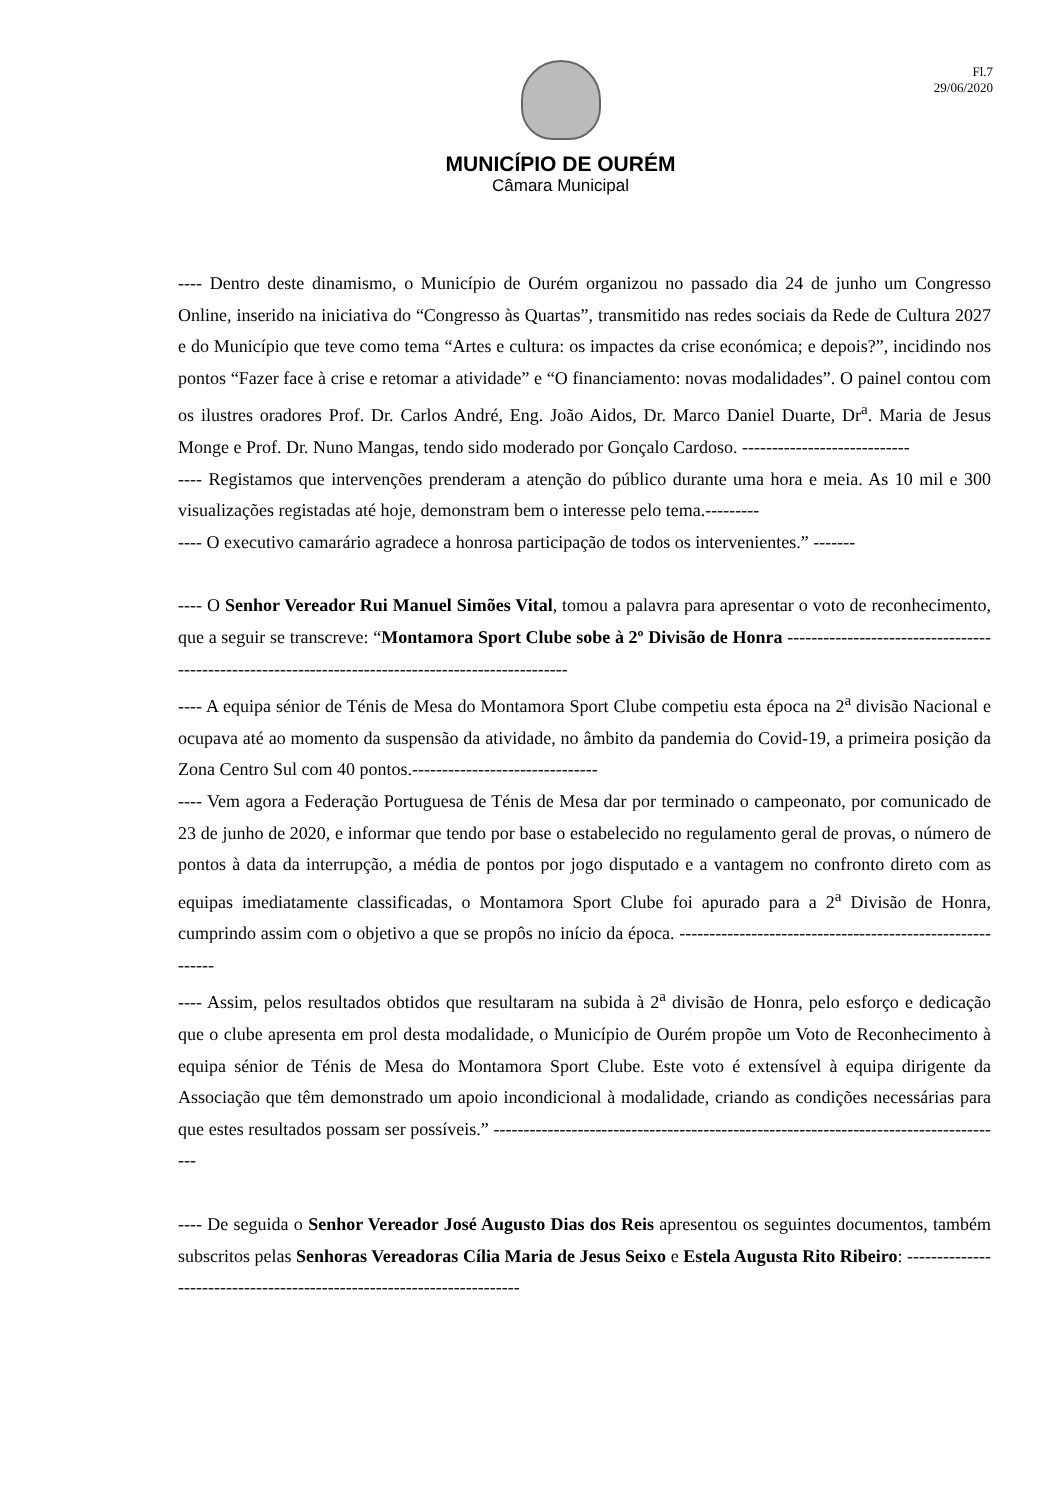Fl.7
29/06/2020
MUNICÍPIO DE OURÉM
Câmara Municipal
---- Dentro deste dinamismo, o Município de Ourém organizou no passado dia 24 de junho um Congresso Online, inserido na iniciativa do “Congresso às Quartas”, transmitido nas redes sociais da Rede de Cultura 2027 e do Município que teve como tema “Artes e cultura: os impactes da crise económica; e depois?”, incidindo nos pontos “Fazer face à crise e retomar a atividade” e “O financiamento: novas modalidades”. O painel contou com os ilustres oradores Prof. Dr. Carlos André, Eng. João Aidos, Dr. Marco Daniel Duarte, Dr<sup>a</sup>. Maria de Jesus Monge e Prof. Dr. Nuno Mangas, tendo sido moderado por Gonçalo Cardoso. ----------------------------
---- Registamos que intervenções prenderam a atenção do público durante uma hora e meia. As 10 mil e 300 visualizações registadas até hoje, demonstram bem o interesse pelo tema.---------
---- O executivo camarário agradece a honrosa participação de todos os intervenientes.” -------
---- O Senhor Vereador Rui Manuel Simões Vital, tomou a palavra para apresentar o voto de reconhecimento, que a seguir se transcreve: “Montamora Sport Clube sobe à 2º Divisão de Honra ---------------------------------------------------------------------------------------------------
---- A equipa sénior de Ténis de Mesa do Montamora Sport Clube competiu esta época na 2<sup>a</sup> divisão Nacional e ocupava até ao momento da suspensão da atividade, no âmbito da pandemia do Covid-19, a primeira posição da Zona Centro Sul com 40 pontos.-------------------------------
---- Vem agora a Federação Portuguesa de Ténis de Mesa dar por terminado o campeonato, por comunicado de 23 de junho de 2020, e informar que tendo por base o estabelecido no regulamento geral de provas, o número de pontos à data da interrupção, a média de pontos por jogo disputado e a vantagem no confronto direto com as equipas imediatamente classificadas, o Montamora Sport Clube foi apurado para a 2<sup>a</sup> Divisão de Honra, cumprindo assim com o objetivo a que se propôs no início da época. ----------------------------------------------------------
---- Assim, pelos resultados obtidos que resultaram na subida à 2<sup>a</sup> divisão de Honra, pelo esforço e dedicação que o clube apresenta em prol desta modalidade, o Município de Ourém propõe um Voto de Reconhecimento à equipa sénior de Ténis de Mesa do Montamora Sport Clube. Este voto é extensível à equipa dirigente da Associação que têm demonstrado um apoio incondicional à modalidade, criando as condições necessárias para que estes resultados possam ser possíveis.” --------------------------------------------------------------------------------------
---- De seguida o Senhor Vereador José Augusto Dias dos Reis apresentou os seguintes documentos, também subscritos pelas Senhoras Vereadoras Cília Maria de Jesus Seixo e Estela Augusta Rito Ribeiro: -----------------------------------------------------------------------